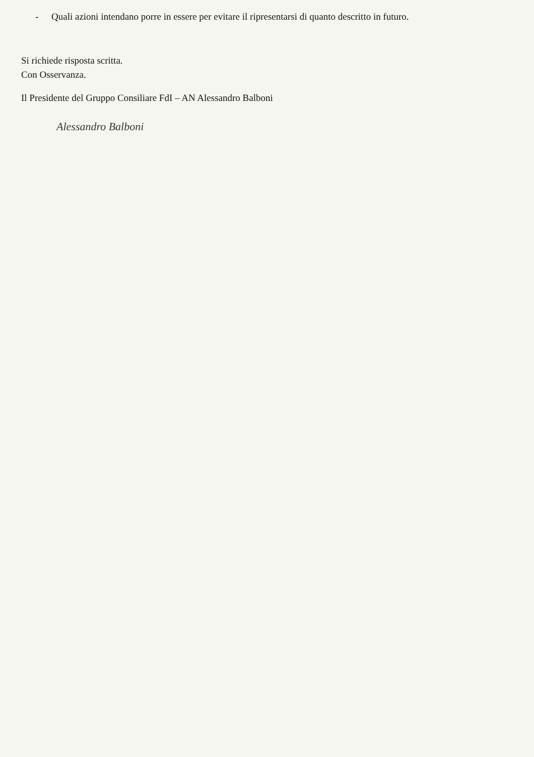- Quali azioni intendano porre in essere per evitare il ripresentarsi di quanto descritto in futuro.
Si richiede risposta scritta.
Con Osservanza.
Il Presidente del Gruppo Consiliare FdI – AN Alessandro Balboni
Alessandro Balboni